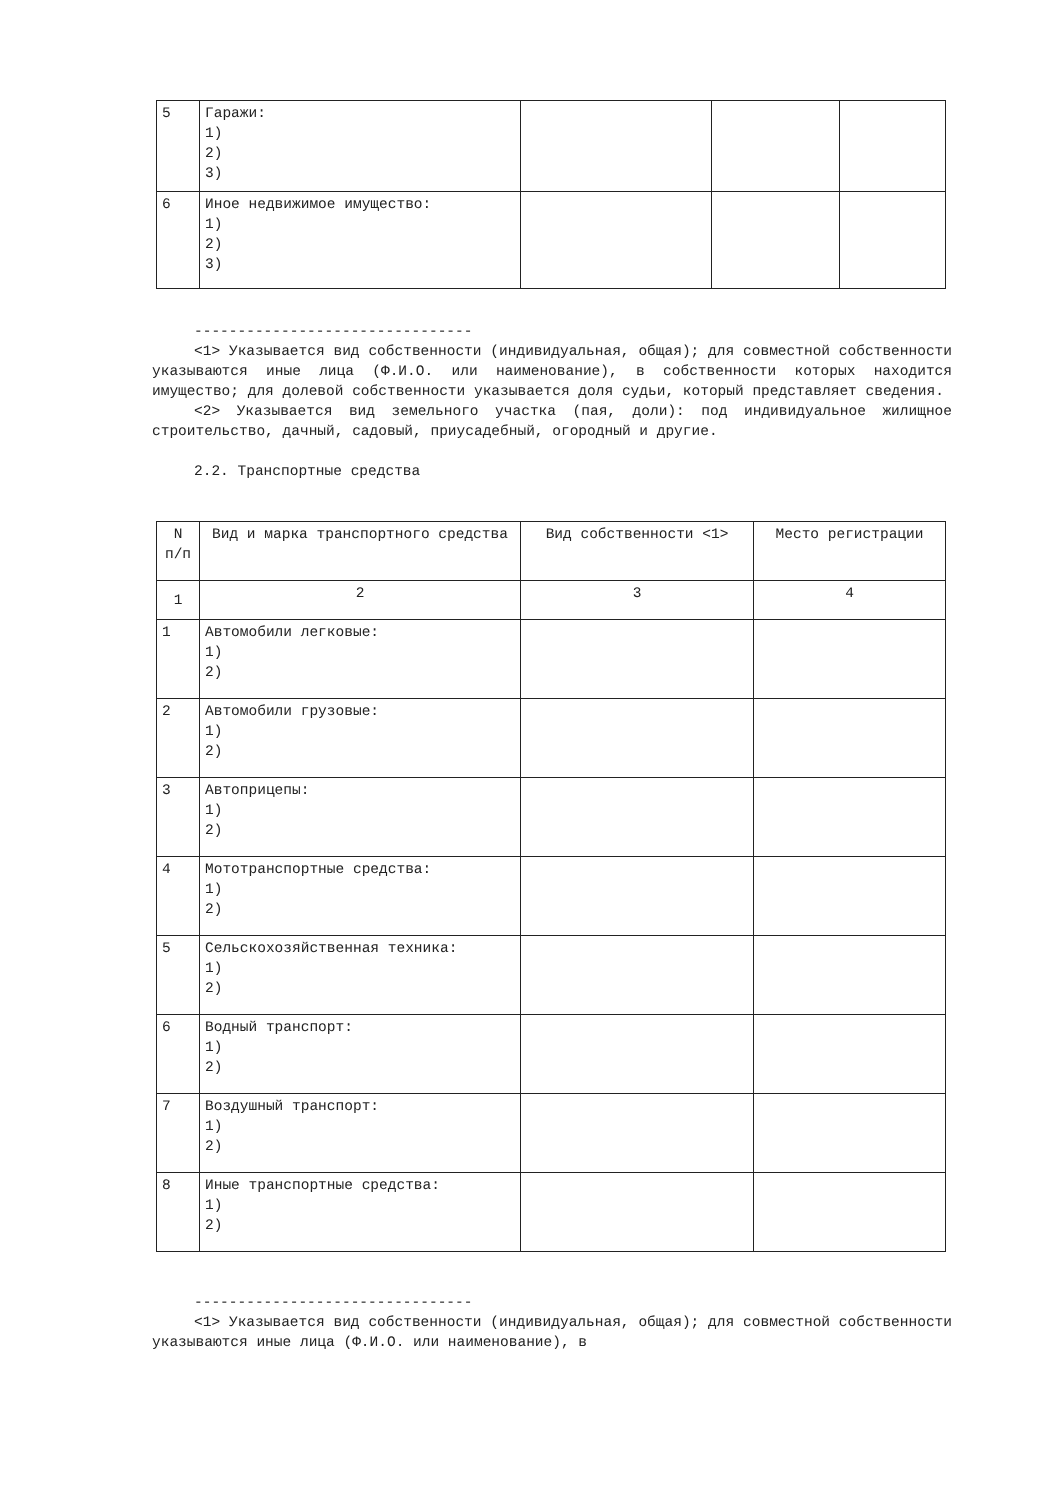| 5 | Гаражи: 1) 2) 3) | | | |
| 6 | Иное недвижимое имущество: 1) 2) 3) | | | |
--------------------------------
<1> Указывается вид собственности (индивидуальная, общая); для совместной собственности указываются иные лица (Ф.И.О. или наименование), в собственности которых находится имущество; для долевой собственности указывается доля судьи, который представляет сведения.
<2> Указывается вид земельного участка (пая, доли): под индивидуальное жилищное строительство, дачный, садовый, приусадебный, огородный и другие.
2.2. Транспортные средства
| N п/п | Вид и марка транспортного средства | Вид собственности <1> | Место регистрации |
| --- | --- | --- | --- |
| 1 | 2 | 3 | 4 |
| 1 | Автомобили легковые: 1) 2) | | |
| 2 | Автомобили грузовые: 1) 2) | | |
| 3 | Автоприцепы: 1) 2) | | |
| 4 | Мототранспортные средства: 1) 2) | | |
| 5 | Сельскохозяйственная техника: 1) 2) | | |
| 6 | Водный транспорт: 1) 2) | | |
| 7 | Воздушный транспорт: 1) 2) | | |
| 8 | Иные транспортные средства: 1) 2) | | |
--------------------------------
<1> Указывается вид собственности (индивидуальная, общая); для совместной собственности указываются иные лица (Ф.И.О. или наименование), в